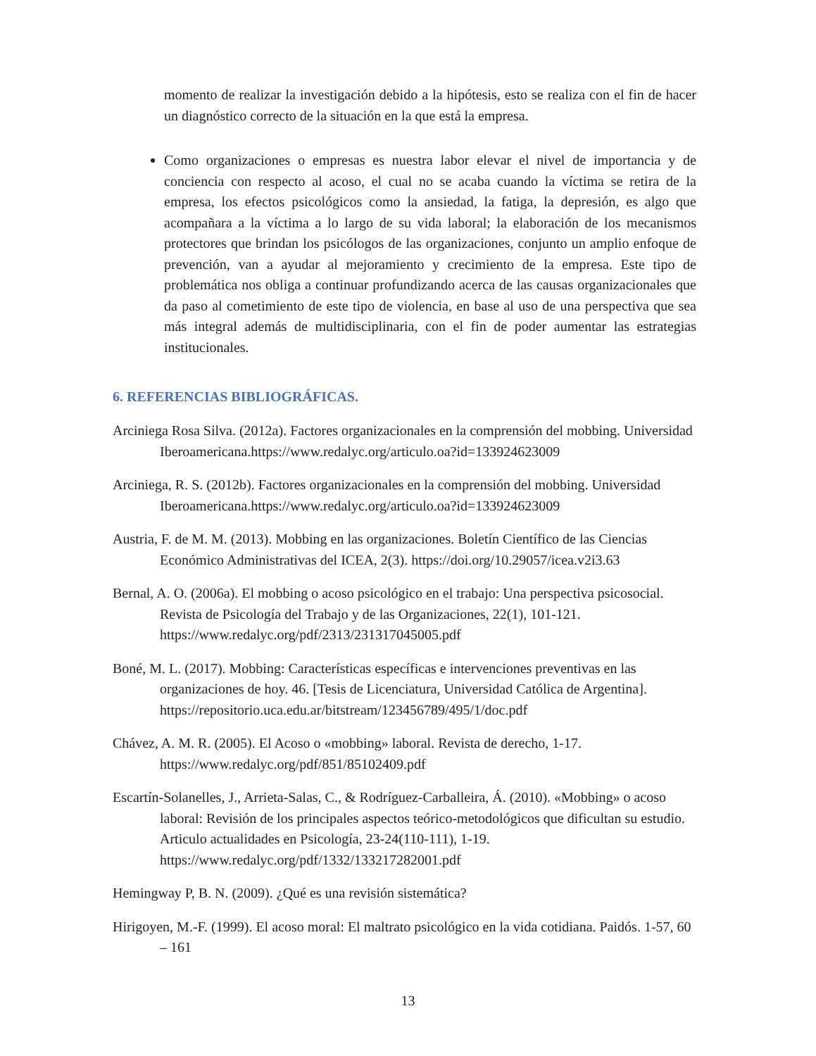momento de realizar la investigación debido a la hipótesis, esto se realiza con el fin de hacer un diagnóstico correcto de la situación en la que está la empresa.
Como organizaciones o empresas es nuestra labor elevar el nivel de importancia y de conciencia con respecto al acoso, el cual no se acaba cuando la víctima se retira de la empresa, los efectos psicológicos como la ansiedad, la fatiga, la depresión, es algo que acompañara a la víctima a lo largo de su vida laboral; la elaboración de los mecanismos protectores que brindan los psicólogos de las organizaciones, conjunto un amplio enfoque de prevención, van a ayudar al mejoramiento y crecimiento de la empresa. Este tipo de problemática nos obliga a continuar profundizando acerca de las causas organizacionales que da paso al cometimiento de este tipo de violencia, en base al uso de una perspectiva que sea más integral además de multidisciplinaria, con el fin de poder aumentar las estrategias institucionales.
6. REFERENCIAS BIBLIOGRÁFICAS.
Arciniega Rosa Silva. (2012a). Factores organizacionales en la comprensión del mobbing. Universidad Iberoamericana.https://www.redalyc.org/articulo.oa?id=133924623009
Arciniega, R. S. (2012b). Factores organizacionales en la comprensión del mobbing. Universidad Iberoamericana.https://www.redalyc.org/articulo.oa?id=133924623009
Austria, F. de M. M. (2013). Mobbing en las organizaciones. Boletín Científico de las Ciencias Económico Administrativas del ICEA, 2(3). https://doi.org/10.29057/icea.v2i3.63
Bernal, A. O. (2006a). El mobbing o acoso psicológico en el trabajo: Una perspectiva psicosocial. Revista de Psicología del Trabajo y de las Organizaciones, 22(1), 101-121. https://www.redalyc.org/pdf/2313/231317045005.pdf
Boné, M. L. (2017). Mobbing: Características específicas e intervenciones preventivas en las organizaciones de hoy. 46. [Tesis de Licenciatura, Universidad Católica de Argentina]. https://repositorio.uca.edu.ar/bitstream/123456789/495/1/doc.pdf
Chávez, A. M. R. (2005). El Acoso o «mobbing» laboral. Revista de derecho, 1-17. https://www.redalyc.org/pdf/851/85102409.pdf
Escartín-Solanelles, J., Arrieta-Salas, C., & Rodríguez-Carballeira, Á. (2010). «Mobbing» o acoso laboral: Revisión de los principales aspectos teórico-metodológicos que dificultan su estudio. Articulo actualidades en Psicología, 23-24(110-111), 1-19. https://www.redalyc.org/pdf/1332/133217282001.pdf
Hemingway P, B. N. (2009). ¿Qué es una revisión sistemática?
Hirigoyen, M.-F. (1999). El acoso moral: El maltrato psicológico en la vida cotidiana. Paidós. 1-57, 60 – 161
13